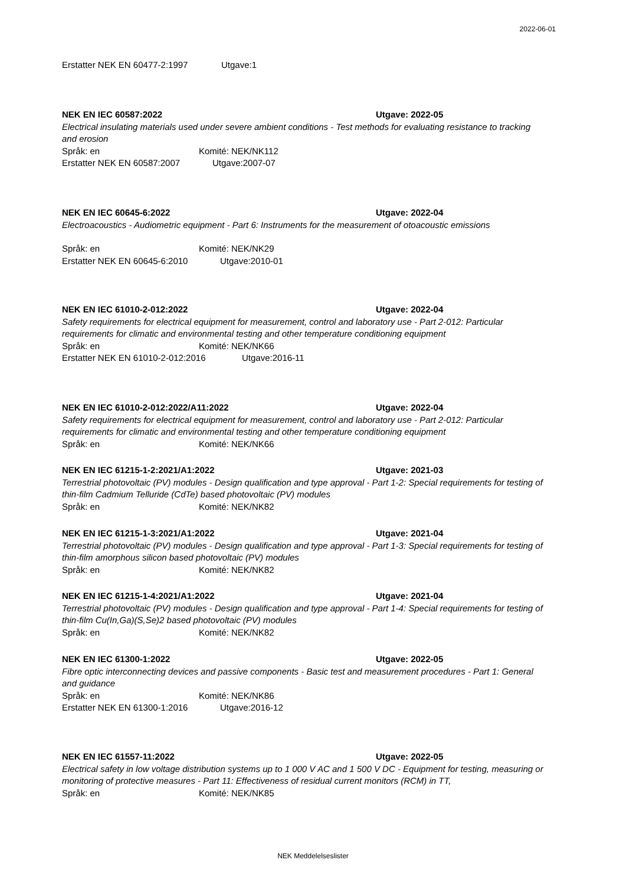2022-06-01
Erstatter NEK EN 60477-2:1997 Utgave:1
NEK EN IEC 60587:2022 Utgave: 2022-05
Electrical insulating materials used under severe ambient conditions - Test methods for evaluating resistance to tracking and erosion
Språk: en Komité: NEK/NK112
Erstatter NEK EN 60587:2007 Utgave:2007-07
NEK EN IEC 60645-6:2022 Utgave: 2022-04
Electroacoustics - Audiometric equipment - Part 6: Instruments for the measurement of otoacoustic emissions
Språk: en Komité: NEK/NK29
Erstatter NEK EN 60645-6:2010 Utgave:2010-01
NEK EN IEC 61010-2-012:2022 Utgave: 2022-04
Safety requirements for electrical equipment for measurement, control and laboratory use - Part 2-012: Particular requirements for climatic and environmental testing and other temperature conditioning equipment
Språk: en Komité: NEK/NK66
Erstatter NEK EN 61010-2-012:2016 Utgave:2016-11
NEK EN IEC 61010-2-012:2022/A11:2022 Utgave: 2022-04
Safety requirements for electrical equipment for measurement, control and laboratory use - Part 2-012: Particular requirements for climatic and environmental testing and other temperature conditioning equipment
Språk: en Komité: NEK/NK66
NEK EN IEC 61215-1-2:2021/A1:2022 Utgave: 2021-03
Terrestrial photovoltaic (PV) modules - Design qualification and type approval - Part 1-2: Special requirements for testing of thin-film Cadmium Telluride (CdTe) based photovoltaic (PV) modules
Språk: en Komité: NEK/NK82
NEK EN IEC 61215-1-3:2021/A1:2022 Utgave: 2021-04
Terrestrial photovoltaic (PV) modules - Design qualification and type approval - Part 1-3: Special requirements for testing of thin-film amorphous silicon based photovoltaic (PV) modules
Språk: en Komité: NEK/NK82
NEK EN IEC 61215-1-4:2021/A1:2022 Utgave: 2021-04
Terrestrial photovoltaic (PV) modules - Design qualification and type approval - Part 1-4: Special requirements for testing of thin-film Cu(In,Ga)(S,Se)2 based photovoltaic (PV) modules
Språk: en Komité: NEK/NK82
NEK EN IEC 61300-1:2022 Utgave: 2022-05
Fibre optic interconnecting devices and passive components - Basic test and measurement procedures - Part 1: General and guidance
Språk: en Komité: NEK/NK86
Erstatter NEK EN 61300-1:2016 Utgave:2016-12
NEK EN IEC 61557-11:2022 Utgave: 2022-05
Electrical safety in low voltage distribution systems up to 1 000 V AC and 1 500 V DC - Equipment for testing, measuring or monitoring of protective measures - Part 11: Effectiveness of residual current monitors (RCM) in TT,
Språk: en Komité: NEK/NK85
NEK Meddelelseslister